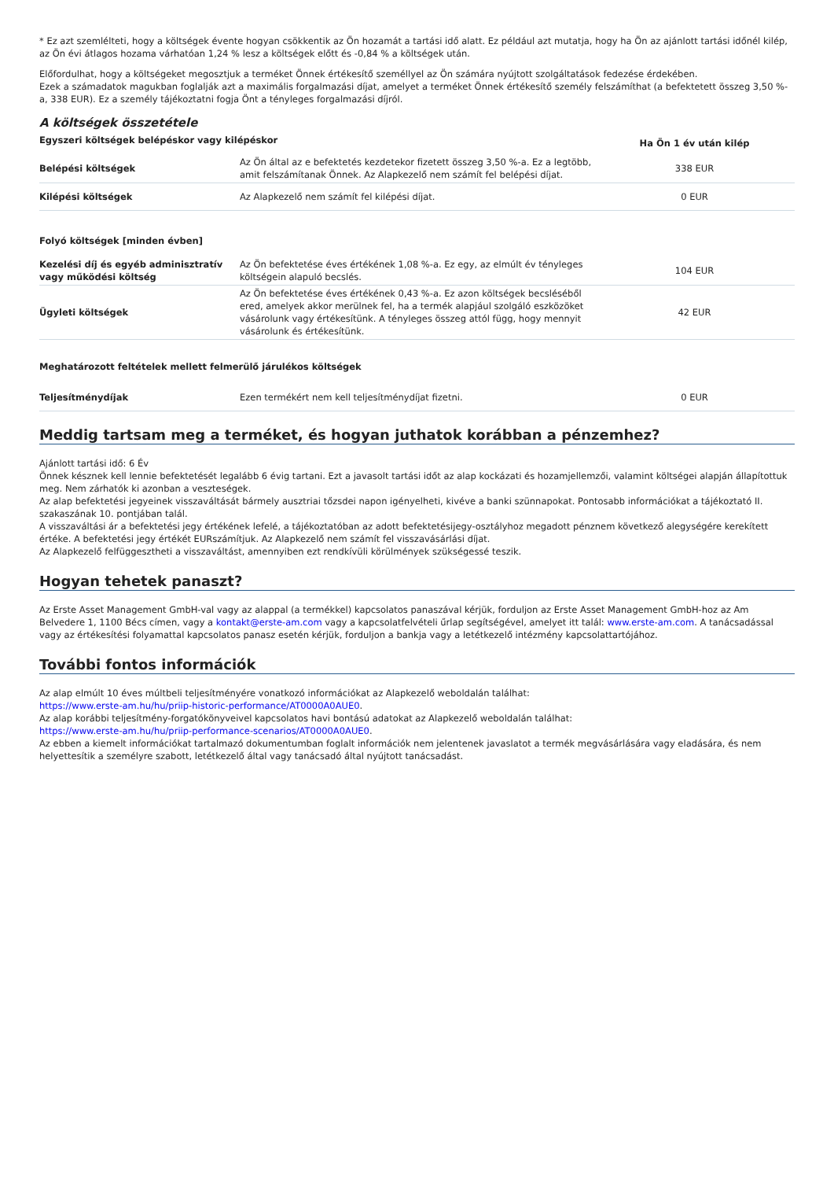* Ez azt szemlélteti, hogy a költségek évente hogyan csökkentik az Ön hozamát a tartási idő alatt. Ez például azt mutatja, hogy ha Ön az ajánlott tartási időnél kilép, az Ön évi átlagos hozama várhatóan 1,24 % lesz a költségek előtt és -0,84 % a költségek után.
Előfordulhat, hogy a költségeket megosztjuk a terméket Önnek értékesítő személlyel az Ön számára nyújtott szolgáltatások fedezése érdekében.
Ezek a számadatok magukban foglalják azt a maximális forgalmazási díjat, amelyet a terméket Önnek értékesítő személy felszámíthat (a befektetett összeg 3,50 %-a, 338 EUR). Ez a személy tájékoztatni fogja Önt a tényleges forgalmazási díjról.
A költségek összetétele
| Egyszeri költségek belépéskor vagy kilépéskor | | Ha Ön 1 év után kilép |
| --- | --- | --- |
| Belépési költségek | Az Ön által az e befektetés kezdetekor fizetett összeg 3,50 %-a. Ez a legtöbb, amit felszámítanak Önnek. Az Alapkezelő nem számít fel belépési díjat. | 338 EUR |
| Kilépési költségek | Az Alapkezelő nem számít fel kilépési díjat. | 0 EUR |
| Folyó költségek [minden évben] | | |
| Kezelési díj és egyéb adminisztratív vagy működési költség | Az Ön befektetése éves értékének 1,08 %-a. Ez egy, az elmúlt év tényleges költségein alapuló becslés. | 104 EUR |
| Ügyleti költségek | Az Ön befektetése éves értékének 0,43 %-a. Ez azon költségek becsléséből ered, amelyek akkor merülnek fel, ha a termék alapjául szolgáló eszközöket vásárolunk vagy értékesítünk. A tényleges összeg attól függ, hogy mennyit vásárolunk és értékesítünk. | 42 EUR |
| Meghatározott feltételek mellett felmerülő járulékos költségek | | |
| Teljesítménydíjak | Ezen termékért nem kell teljesítménydíjat fizetni. | 0 EUR |
Meddig tartsam meg a terméket, és hogyan juthatok korábban a pénzemhez?
Ajánlott tartási idő: 6 Év
Önnek késznek kell lennie befektetését legalább 6 évig tartani. Ezt a javasolt tartási időt az alap kockázati és hozamjellemzői, valamint költségei alapján állapítottuk meg. Nem zárhatók ki azonban a veszteségek.
Az alap befektetési jegyeinek visszaváltását bármely ausztriai tőzsdei napon igényelheti, kivéve a banki szünnapokat. Pontosabb információkat a tájékoztató II. szakaszának 10. pontjában talál.
A visszaváltási ár a befektetési jegy értékének lefelé, a tájékoztatóban az adott befektetésijegy-osztályhoz megadott pénznem következő alegységére kerekített értéke. A befektetési jegy értékét EURszámítjuk. Az Alapkezelő nem számít fel visszavásárlási díjat.
Az Alapkezelő felfüggesztheti a visszaváltást, amennyiben ezt rendkívüli körülmények szükségessé teszik.
Hogyan tehetek panaszt?
Az Erste Asset Management GmbH-val vagy az alappal (a termékkel) kapcsolatos panaszával kérjük, forduljon az Erste Asset Management GmbH-hoz az Am Belvedere 1, 1100 Bécs címen, vagy a kontakt@erste-am.com vagy a kapcsolatfelvételi űrlap segítségével, amelyet itt talál: www.erste-am.com. A tanácsadással vagy az értékesítési folyamattal kapcsolatos panasz esetén kérjük, forduljon a bankja vagy a letétkezelő intézmény kapcsolattartójához.
További fontos információk
Az alap elmúlt 10 éves múltbeli teljesítményére vonatkozó információkat az Alapkezelő weboldalán találhat:
https://www.erste-am.hu/hu/priip-historic-performance/AT0000A0AUE0.
Az alap korábbi teljesítmény-forgatókönyveivel kapcsolatos havi bontású adatokat az Alapkezelő weboldalán találhat:
https://www.erste-am.hu/hu/priip-performance-scenarios/AT0000A0AUE0.
Az ebben a kiemelt információkat tartalmazó dokumentumban foglalt információk nem jelentenek javaslatot a termék megvásárlására vagy eladására, és nem helyettesítik a személyre szabott, letétkezelő által vagy tanácsadó által nyújtott tanácsadást.